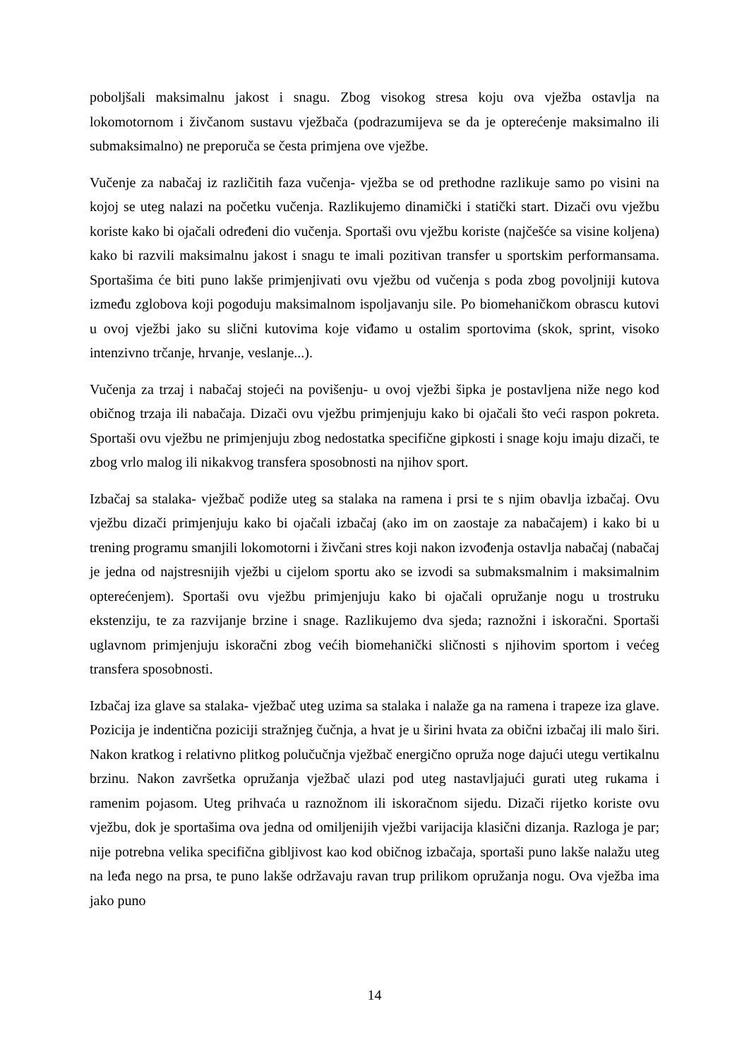poboljšali maksimalnu jakost i snagu. Zbog visokog stresa koju ova vježba ostavlja na lokomotornom i živčanom sustavu vježbača (podrazumijeva se da je opterećenje maksimalno ili submaksimalno) ne preporuča se česta primjena ove vježbe.
Vučenje za nabačaj iz različitih faza vučenja- vježba se od prethodne razlikuje samo po visini na kojoj se uteg nalazi na početku vučenja. Razlikujemo dinamički i statički start. Dizači ovu vježbu koriste kako bi ojačali određeni dio vučenja. Sportaši ovu vježbu koriste (najčešće sa visine koljena) kako bi razvili maksimalnu jakost i snagu te imali pozitivan transfer u sportskim performansama. Sportašima će biti puno lakše primjenjivati ovu vježbu od vučenja s poda zbog povoljniji kutova između zglobova koji pogoduju maksimalnom ispoljavanju sile. Po biomehaničkom obrascu kutovi u ovoj vježbi jako su slični kutovima koje viđamo u ostalim sportovima (skok, sprint, visoko intenzivno trčanje, hrvanje, veslanje...).
Vučenja za trzaj i nabačaj stojeći na povišenju- u ovoj vježbi šipka je postavljena niže nego kod običnog trzaja ili nabačaja. Dizači ovu vježbu primjenjuju kako bi ojačali što veći raspon pokreta. Sportaši ovu vježbu ne primjenjuju zbog nedostatka specifične gipkosti i snage koju imaju dizači, te zbog vrlo malog ili nikakvog transfera sposobnosti na njihov sport.
Izbačaj sa stalaka- vježbač podiže uteg sa stalaka na ramena i prsi te s njim obavlja izbačaj. Ovu vježbu dizači primjenjuju kako bi ojačali izbačaj (ako im on zaostaje za nabačajem) i kako bi u trening programu smanjili lokomotorni i živčani stres koji nakon izvođenja ostavlja nabačaj (nabačaj je jedna od najstresnijih vježbi u cijelom sportu ako se izvodi sa submaksmalnim i maksimalnim opterećenjem). Sportaši ovu vježbu primjenjuju kako bi ojačali opružanje nogu u trostruku ekstenziju, te za razvijanje brzine i snage. Razlikujemo dva sjeda; raznožni i iskoračni. Sportaši uglavnom primjenjuju iskoračni zbog većih biomehanički sličnosti s njihovim sportom i većeg transfera sposobnosti.
Izbačaj iza glave sa stalaka- vježbač uteg uzima sa stalaka i nalaže ga na ramena i trapeze iza glave. Pozicija je indentična poziciji stražnjeg čučnja, a hvat je u širini hvata za obični izbačaj ili malo širi. Nakon kratkog i relativno plitkog polučučnja vježbač energično opruža noge dajući utegu vertikalnu brzinu. Nakon završetka opružanja vježbač ulazi pod uteg nastavljajući gurati uteg rukama i ramenim pojasom. Uteg prihvaća u raznožnom ili iskoračnom sijedu. Dizači rijetko koriste ovu vježbu, dok je sportašima ova jedna od omiljenijih vježbi varijacija klasični dizanja. Razloga je par; nije potrebna velika specifična gibljivost kao kod običnog izbačaja, sportaši puno lakše nalažu uteg na leđa nego na prsa, te puno lakše održavaju ravan trup prilikom opružanja nogu. Ova vježba ima jako puno
14